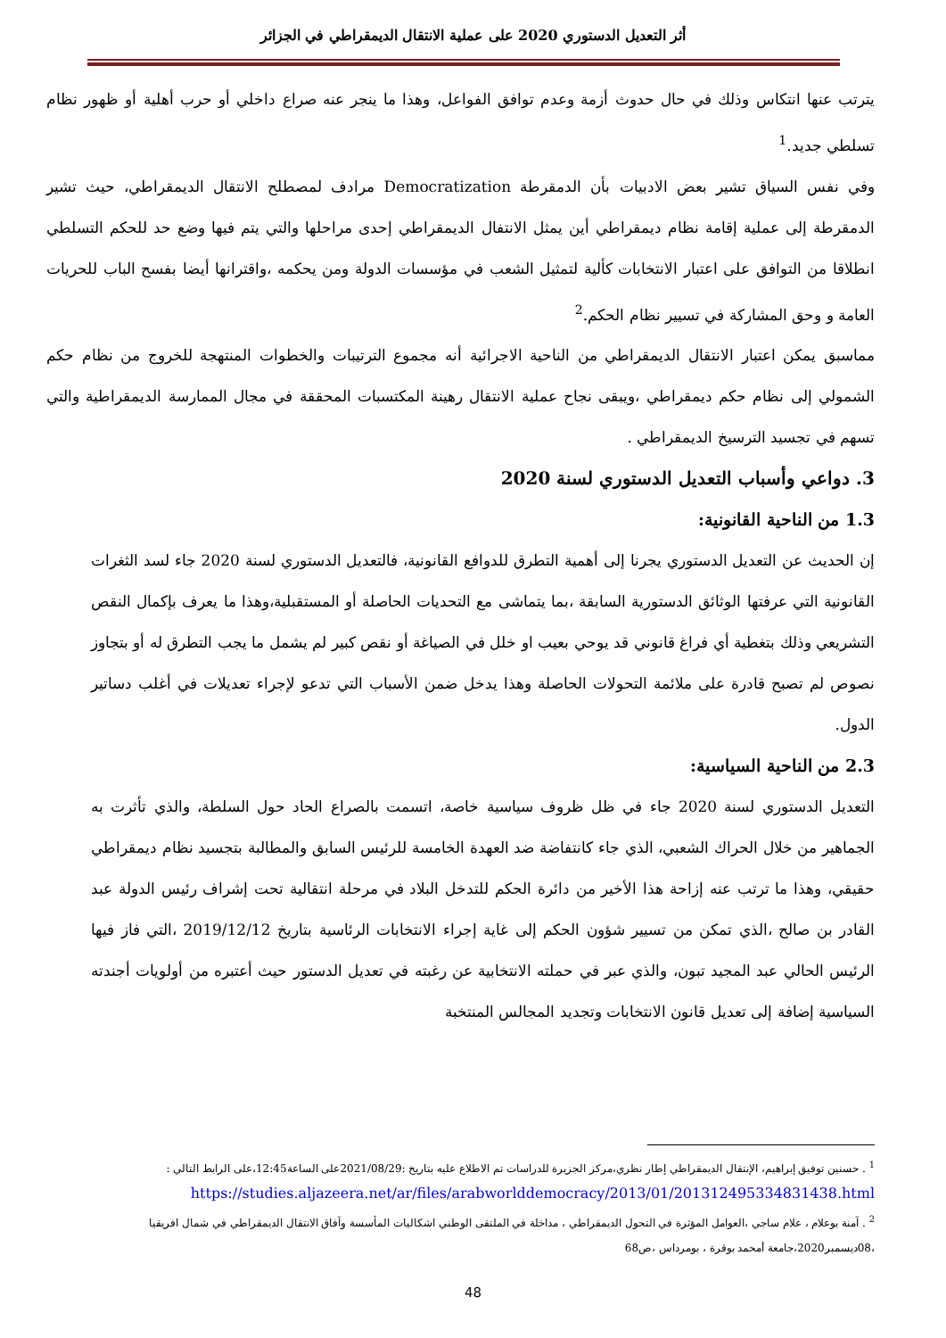أثر التعديل الدستوري 2020 على عملية الانتقال الديمقراطي في الجزائر
يترتب عنها انتكاس وذلك في حال حدوث أزمة وعدم توافق الفواعل، وهذا ما ينجر عنه صراع داخلي أو حرب أهلية أو ظهور نظام تسلطي جديد.<sup>1</sup>
وفي نفس السياق تشير بعض الادبيات بأن الدمقرطة Democratization مرادف لمصطلح الانتقال الديمقراطي، حيث تشير الدمقرطة إلى عملية إقامة نظام ديمقراطي أين يمثل الانتفال الديمقراطي إحدى مراحلها والتي يتم فيها وضع حد للحكم التسلطي انطلاقا من التوافق على اعتبار الانتخابات كألية لتمثيل الشعب في مؤسسات الدولة ومن يحكمه ،واقترانها أيضا بفسح الباب للحريات العامة و وحق المشاركة في تسيير نظام الحكم.<sup>2</sup>
مماسبق يمكن اعتبار الانتقال الديمقراطي من الناحية الاجرائية أنه مجموع الترتيبات والخطوات المنتهجة للخروج من نظام حكم الشمولي إلى نظام حكم ديمقراطي ،ويبقى نجاح عملية الانتقال رهينة المكتسبات المحققة في مجال الممارسة الديمقراطية والتي تسهم في تجسيد الترسيخ الديمقراطي .
3. دواعي وأسباب التعديل الدستوري لسنة 2020
1.3 من الناحية القانونية:
إن الحديث عن التعديل الدستوري يجرنا إلى أهمية التطرق للدوافع القانونية، فالتعديل الدستوري لسنة 2020 جاء لسد الثغرات القانونية التي عرفتها الوثائق الدستورية السابقة ،بما يتماشى مع التحديات الحاصلة أو المستقبلية،وهذا ما يعرف بإكمال النقص التشريعي وذلك بتغطية أي فراغ قانوني قد يوحي بعيب او خلل في الصياغة أو نقص كبير لم يشمل ما يجب التطرق له أو بتجاوز نصوص لم تصبح قادرة على ملائمة التحولات الحاصلة وهذا يدخل ضمن الأسباب التي تدعو لإجراء تعديلات في أغلب دساتير الدول.
2.3 من الناحية السياسية:
التعديل الدستوري لسنة 2020 جاء في ظل ظروف سياسية خاصة، اتسمت بالصراع الحاد حول السلطة، والذي تأثرت به الجماهير من خلال الحراك الشعبي، الذي جاء كانتفاضة ضد العهدة الخامسة للرئيس السابق والمطالبة بتجسيد نظام ديمقراطي حقيقي، وهذا ما ترتب عنه إزاحة هذا الأخير من دائرة الحكم للتدخل البلاد في مرحلة انتقالية تحت إشراف رئيس الدولة عبد القادر بن صالح ،الذي تمكن من تسيير شؤون الحكم إلى غاية إجراء الانتخابات الرئاسية بتاريخ 2019/12/12 ،التي فاز فيها الرئيس الحالي عبد المجيد تبون، والذي عبر في حملته الانتخابية عن رغبته في تعديل الدستور حيث أعتبره من أولويات أجندته السياسية إضافة إلى تعديل قانون الانتخابات وتجديد المجالس المنتخبة
<sup>1</sup> . حسنين توفيق إبراهيم، الإنتقال الديمقراطي إطار نظري،مركز الجزيرة للدراسات تم الاطلاع عليه بتاريخ :2021/08/29على الساعة12:45،على الرابط التالي :
https://studies.aljazeera.net/ar/files/arabworlddemocracy/2013/01/201312495334831438.html
<sup>2</sup> . آمنة بوعلام ، علام ساجي ،العوامل المؤثرة في التحول الديمقراطي ، مداخلة في الملتقى الوطني اشكاليات المأسسة وآفاق الانتقال الديمقراطي في شمال افريقيا ،08ديسمبر2020،جامعة أمحمد بوقرة ، بومرداس ،ص68
48